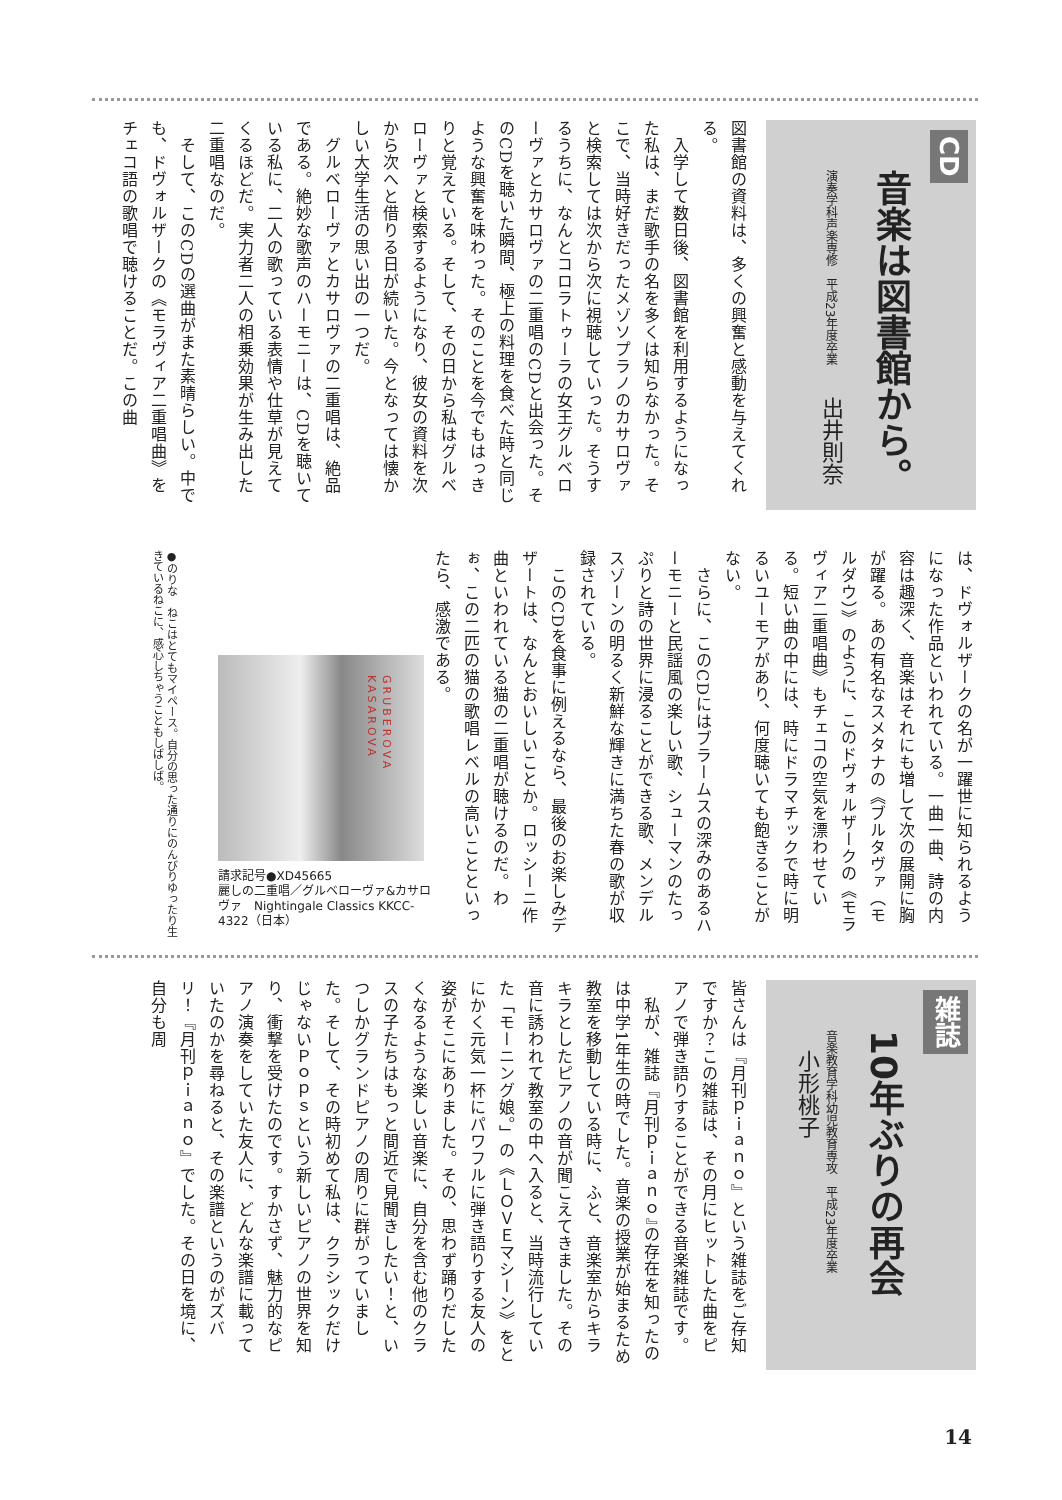CD
音楽は図書館から。
演奏学科声楽専修　平成23年度卒業　出井則奈
図書館の資料は、多くの興奮と感動を与えてくれる。
　入学して数日後、図書館を利用するようになった私は、まだ歌手の名を多くは知らなかった。そこで、当時好きだったメゾソプラノのカサロヴァと検索しては次から次に視聴していった。そうするうちに、なんとコロラトゥーラの女王グルベローヴァとカサロヴァの二重唱のCDと出会った。そのCDを聴いた瞬間、極上の料理を食べた時と同じような興奮を味わった。そのことを今でもはっきりと覚えている。そして、その日から私はグルベローヴァと検索するようになり、彼女の資料を次から次へと借りる日が続いた。今となっては懐かしい大学生活の思い出の一つだ。
　グルベローヴァとカサロヴァの二重唱は、絶品である。絶妙な歌声のハーモニーは、CDを聴いている私に、二人の歌っている表情や仕草が見えてくるほどだ。実力者二人の相乗効果が生み出した二重唱なのだ。
　そして、このCDの選曲がまた素晴らしい。中でも、ドヴォルザークの《モラヴィア二重唱曲》をチェコ語の歌唱で聴けることだ。この曲
は、ドヴォルザークの名が一躍世に知られるようになった作品といわれている。一曲一曲、詩の内容は趣深く、音楽はそれにも増して次の展開に胸が躍る。あの有名なスメタナの《ブルタヴァ（モルダウ）》のように、このドヴォルザークの《モラヴィア二重唱曲》もチェコの空気を漂わせている。短い曲の中には、時にドラマチックで時に明るいユーモアがあり、何度聴いても飽きることがない。
　さらに、このCDにはブラームスの深みのあるハーモニーと民謡風の楽しい歌、シューマンのたっぷりと詩の世界に浸ることができる歌、メンデルスゾーンの明るく新鮮な輝きに満ちた春の歌が収録されている。
　このCDを食事に例えるなら、最後のお楽しみデザートは、なんとおいしいことか。ロッシーニ作曲といわれている猫の二重唱が聴けるのだ。わぉ、この二匹の猫の歌唱レベルの高いことといったら、感激である。
GRUBEROVA KASAROVA
請求記号●XD45665
麗しの二重唱／グルベローヴァ&カサロヴァ　Nightingale Classics KKCC-4322（日本）
●のりな　ねこはとてもマイペース。自分の思った通りにのんびりゆったり生きているねこに、感心しちゃうこともしばしば。
雑誌
10年ぶりの再会
音楽教育学科幼児教育専攻　平成23年度卒業　小形桃子
皆さんは『月刊ｐｉａｎｏ』という雑誌をご存知ですか？この雑誌は、その月にヒットした曲をピアノで弾き語りすることができる音楽雑誌です。
　私が、雑誌『月刊ｐｉａｎｏ』の存在を知ったのは中学1年生の時でした。音楽の授業が始まるため教室を移動している時に、ふと、音楽室からキラキラとしたピアノの音が聞こえてきました。その音に誘われて教室の中へ入ると、当時流行していた「モーニング娘。」の《ＬＯＶＥマシーン》をとにかく元気一杯にパワフルに弾き語りする友人の姿がそこにありました。その、思わず踊りだしたくなるような楽しい音楽に、自分を含む他のクラスの子たちはもっと間近で見聞きしたい！と、いつしかグランドピアノの周りに群がっていました。そして、その時初めて私は、クラシックだけじゃないＰｏｐｓという新しいピアノの世界を知り、衝撃を受けたのです。すかさず、魅力的なピアノ演奏をしていた友人に、どんな楽譜に載っていたのかを尋ねると、その楽譜というのがズバリ！『月刊ｐｉａｎｏ』でした。その日を境に、自分も周
14